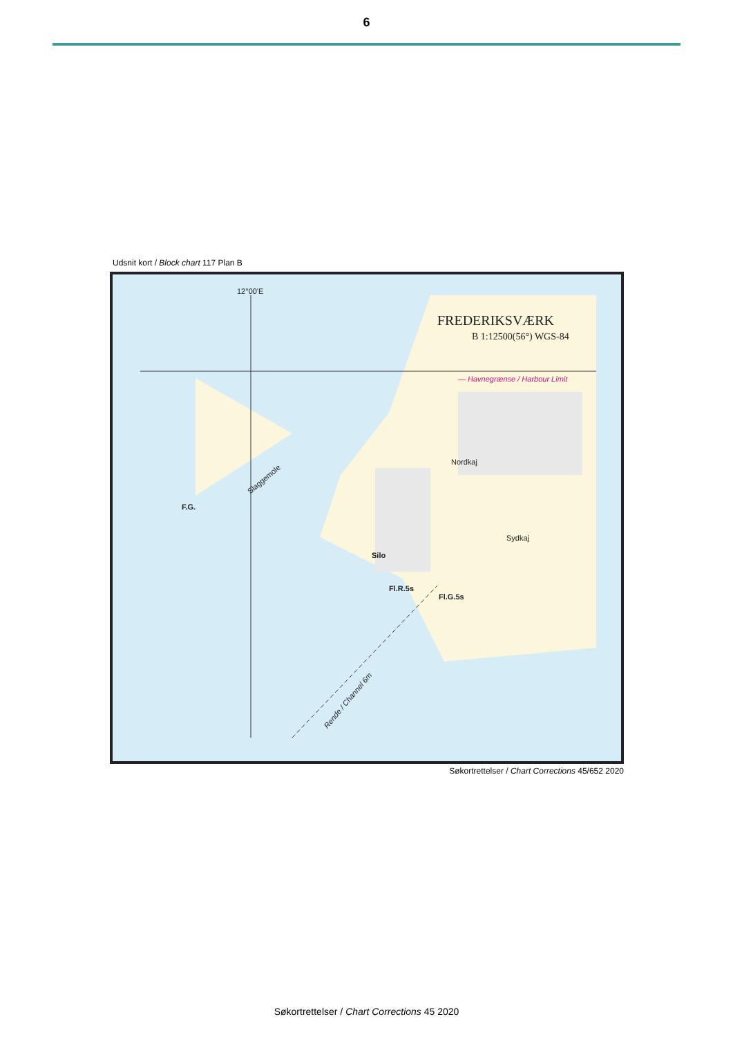6
Udsnit kort / Block chart 117 Plan B
FREDERIKSVÆRK
B 1:12500(56°) WGS-84
— Havnegrænse / Harbour Limit
12°00'E
Slaggemole
Silo
Fl.R.5s
Fl.G.5s
F.G.
Nordkaj
Sydkaj
Rende / Channel 6m
Søkortrettelser / Chart Corrections 45/652 2020
Søkortrettelser / Chart Corrections 45 2020